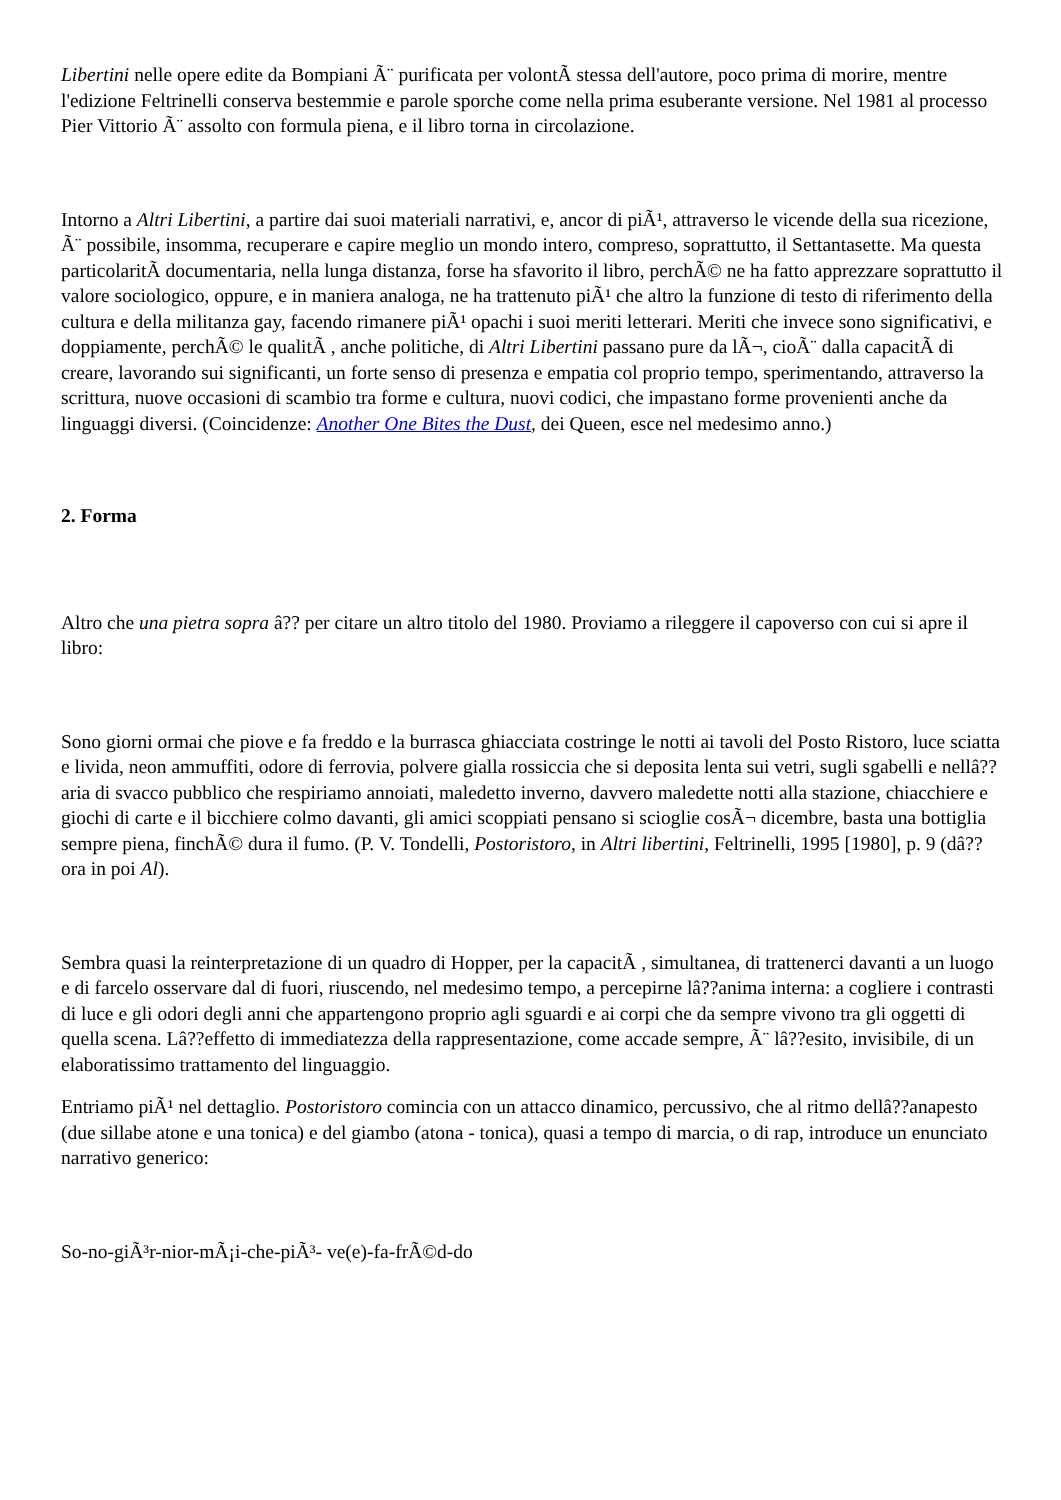Libertini nelle opere edite da Bompiani Ã¨ purificata per volontÃ stessa dell'autore, poco prima di morire, mentre l'edizione Feltrinelli conserva bestemmie e parole sporche come nella prima esuberante versione. Nel 1981 al processo Pier Vittorio Ã¨ assolto con formula piena, e il libro torna in circolazione.
Intorno a Altri Libertini, a partire dai suoi materiali narrativi, e, ancor di piÃ¹, attraverso le vicende della sua ricezione, Ã¨ possibile, insomma, recuperare e capire meglio un mondo intero, compreso, soprattutto, il Settantasette. Ma questa particolaritÃ documentaria, nella lunga distanza, forse ha sfavorito il libro, perchÃ© ne ha fatto apprezzare soprattutto il valore sociologico, oppure, e in maniera analoga, ne ha trattenuto piÃ¹ che altro la funzione di testo di riferimento della cultura e della militanza gay, facendo rimanere piÃ¹ opachi i suoi meriti letterari. Meriti che invece sono significativi, e doppiamente, perchÃ© le qualitÃ , anche politiche, di Altri Libertini passano pure da lÃ¬, cioÃ¨ dalla capacitÃ di creare, lavorando sui significanti, un forte senso di presenza e empatia col proprio tempo, sperimentando, attraverso la scrittura, nuove occasioni di scambio tra forme e cultura, nuovi codici, che impastano forme provenienti anche da linguaggi diversi. (Coincidenze: Another One Bites the Dust, dei Queen, esce nel medesimo anno.)
2. Forma
Altro che una pietra sopra â?? per citare un altro titolo del 1980. Proviamo a rileggere il capoverso con cui si apre il libro:
Sono giorni ormai che piove e fa freddo e la burrasca ghiacciata costringe le notti ai tavoli del Posto Ristoro, luce sciatta e livida, neon ammuffiti, odore di ferrovia, polvere gialla rossiccia che si deposita lenta sui vetri, sugli sgabelli e nellâ??aria di svacco pubblico che respiriamo annoiati, maledetto inverno, davvero maledette notti alla stazione, chiacchiere e giochi di carte e il bicchiere colmo davanti, gli amici scoppiati pensano si scioglie cosÃ¬ dicembre, basta una bottiglia sempre piena, finchÃ© dura il fumo. (P. V. Tondelli, Postoristoro, in Altri libertini, Feltrinelli, 1995 [1980], p. 9 (dâ??ora in poi Al).
Sembra quasi la reinterpretazione di un quadro di Hopper, per la capacitÃ , simultanea, di trattenerci davanti a un luogo e di farcelo osservare dal di fuori, riuscendo, nel medesimo tempo, a percepirne lâ??anima interna: a cogliere i contrasti di luce e gli odori degli anni che appartengono proprio agli sguardi e ai corpi che da sempre vivono tra gli oggetti di quella scena. Lâ??effetto di immediatezza della rappresentazione, come accade sempre, Ã¨ lâ??esito, invisibile, di un elaboratissimo trattamento del linguaggio.
Entriamo piÃ¹ nel dettaglio. Postoristoro comincia con un attacco dinamico, percussivo, che al ritmo dellâ??anapesto (due sillabe atone e una tonica) e del giambo (atona - tonica), quasi a tempo di marcia, o di rap, introduce un enunciato narrativo generico:
So-no-giÃ³r-nior-mÃ¡i-che-piÃ³- ve(e)-fa-frÃ©d-do